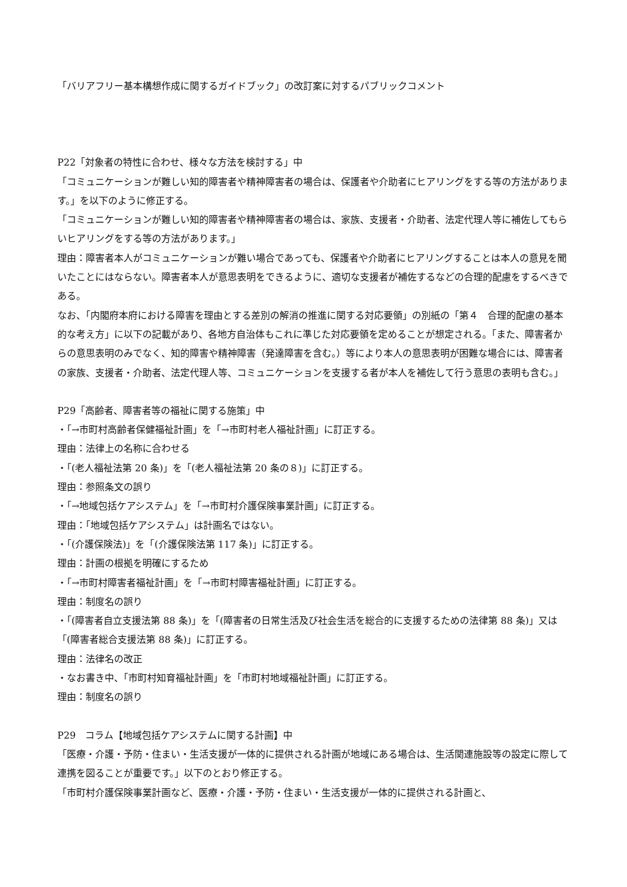「バリアフリー基本構想作成に関するガイドブック」の改訂案に対するパブリックコメント
P22「対象者の特性に合わせ、様々な方法を検討する」中
「コミュニケーションが難しい知的障害者や精神障害者の場合は、保護者や介助者にヒアリングをする等の方法があります。」を以下のように修正する。
「コミュニケーションが難しい知的障害者や精神障害者の場合は、家族、支援者・介助者、法定代理人等に補佐してもらいヒアリングをする等の方法があります。」
理由：障害者本人がコミュニケーションが難い場合であっても、保護者や介助者にヒアリングすることは本人の意見を聞いたことにはならない。障害者本人が意思表明をできるように、適切な支援者が補佐するなどの合理的配慮をするべきである。
なお、「内閣府本府における障害を理由とする差別の解消の推進に関する対応要領」の別紙の「第４　合理的配慮の基本的な考え方」に以下の記載があり、各地方自治体もこれに準じた対応要領を定めることが想定される。「また、障害者からの意思表明のみでなく、知的障害や精神障害（発達障害を含む。）等により本人の意思表明が困難な場合には、障害者の家族、支援者・介助者、法定代理人等、コミュニケーションを支援する者が本人を補佐して行う意思の表明も含む。」
P29「高齢者、障害者等の福祉に関する施策」中
・「→市町村高齢者保健福祉計画」を「→市町村老人福祉計画」に訂正する。
理由：法律上の名称に合わせる
・「(老人福祉法第 20 条)」を「(老人福祉法第 20 条の８)」に訂正する。
理由：参照条文の誤り
・「→地域包括ケアシステム」を「→市町村介護保険事業計画」に訂正する。
理由：「地域包括ケアシステム」は計画名ではない。
・「(介護保険法)」を「(介護保険法第 117 条)」に訂正する。
理由：計画の根拠を明確にするため
・「→市町村障害者福祉計画」を「→市町村障害福祉計画」に訂正する。
理由：制度名の誤り
・「(障害者自立支援法第 88 条)」を「(障害者の日常生活及び社会生活を総合的に支援するための法律第 88 条)」又は「(障害者総合支援法第 88 条)」に訂正する。
理由：法律名の改正
・なお書き中、「市町村知育福祉計画」を「市町村地域福祉計画」に訂正する。
理由：制度名の誤り
P29　コラム【地域包括ケアシステムに関する計画】中
「医療・介護・予防・住まい・生活支援が一体的に提供される計画が地域にある場合は、生活関連施設等の設定に際して連携を図ることが重要です。」以下のとおり修正する。
「市町村介護保険事業計画など、医療・介護・予防・住まい・生活支援が一体的に提供される計画と、